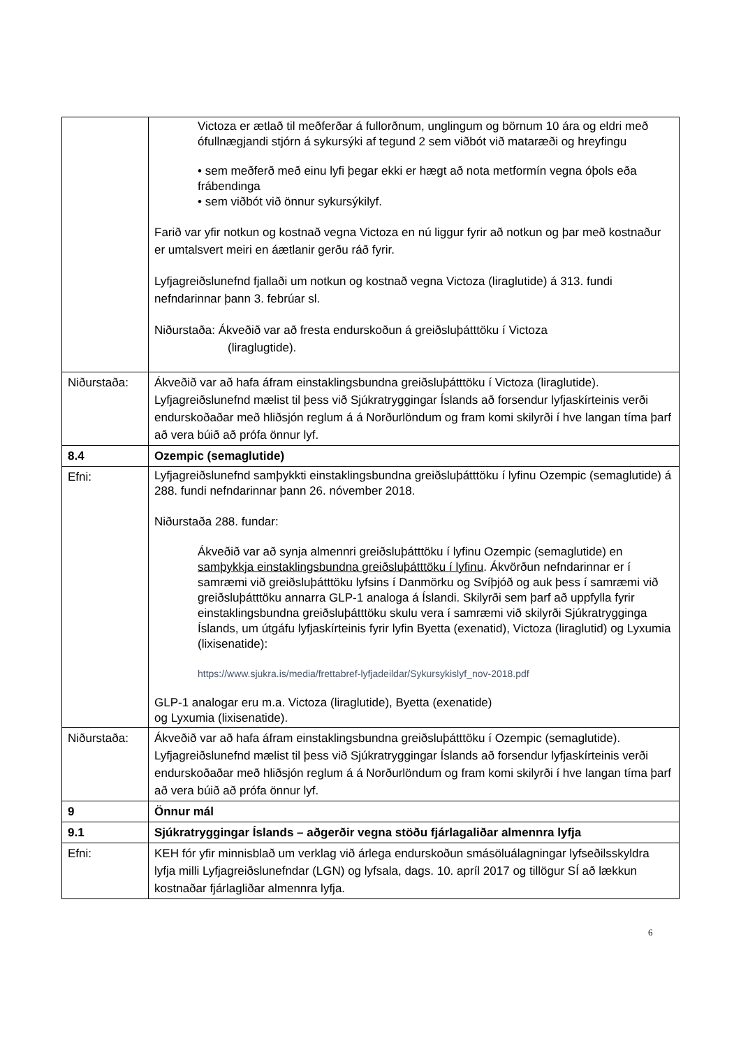| | Victoza er ætlað til meðferðar á fullorðnum, unglingum og börnum 10 ára og eldri með ófullnægjandi stjórn á sykursýki af tegund 2 sem viðbót við mataræði og hreyfingu • sem meðferð með einu lyfi þegar ekki er hægt að nota metformín vegna óþols eða frábendinga • sem viðbót við önnur sykursýkilyf. Farið var yfir notkun og kostnað vegna Victoza en nú liggur fyrir að notkun og þar með kostnaður er umtalsvert meiri en áætlanir gerðu ráð fyrir. Lyfjagreiðslunefnd fjallaði um notkun og kostnað vegna Victoza (liraglutide) á 313. fundi nefndarinnar þann 3. febrúar sl. Niðurstaða: Ákveðið var að fresta endurskoðun á greiðsluþátttöku í Victoza (liraglugtide). |
| Niðurstaða: | Ákveðið var að hafa áfram einstaklingsbundna greiðsluþátttöku í Victoza (liraglutide). Lyfjagreiðslunefnd mælist til þess við Sjúkratryggingar Íslands að forsendur lyfjaskírteinis verði endurskoðaðar með hliðsjón reglum á á Norðurlöndum og fram komi skilyrði í hve langan tíma þarf að vera búið að prófa önnur lyf. |
| 8.4 | Ozempic (semaglutide) |
| Efni: | Lyfjagreiðslunefnd samþykkti einstaklingsbundna greiðsluþátttöku í lyfinu Ozempic (semaglutide) á 288. fundi nefndarinnar þann 26. nóvember 2018. Niðurstaða 288. fundar: Ákveðið var að synja almennri greiðsluþátttöku í lyfinu Ozempic (semaglutide) en samþykkja einstaklingsbundna greiðsluþátttöku í lyfinu . Ákvörðun nefndarinnar er í samræmi við greiðsluþátttöku lyfsins í Danmörku og Svíþjóð og auk þess í samræmi við greiðsluþátttöku annarra GLP-1 analoga á Íslandi. Skilyrði sem þarf að uppfylla fyrir einstaklingsbundna greiðsluþátttöku skulu vera í samræmi við skilyrði Sjúkratrygginga Íslands, um útgáfu lyfjaskírteinis fyrir lyfin Byetta (exenatid), Victoza (liraglutid) og Lyxumia (lixisenatide): https://www.sjukra.is/media/frettabref-lyfjadeildar/Sykursykislyf_nov-2018.pdf GLP-1 analogar eru m.a. Victoza (liraglutide), Byetta (exenatide) og Lyxumia (lixisenatide). |
| Niðurstaða: | Ákveðið var að hafa áfram einstaklingsbundna greiðsluþátttöku í Ozempic (semaglutide). Lyfjagreiðslunefnd mælist til þess við Sjúkratryggingar Íslands að forsendur lyfjaskírteinis verði endurskoðaðar með hliðsjón reglum á á Norðurlöndum og fram komi skilyrði í hve langan tíma þarf að vera búið að prófa önnur lyf. |
| 9 | Önnur mál |
| 9.1 | Sjúkratryggingar Íslands – aðgerðir vegna stöðu fjárlagaliðar almennra lyfja |
| Efni: | KEH fór yfir minnisblað um verklag við árlega endurskoðun smásöluálagningar lyfseðilsskyldra lyfja milli Lyfjagreiðslunefndar (LGN) og lyfsala, dags. 10. apríl 2017 og tillögur SÍ að lækkun kostnaðar fjárlagliðar almennra lyfja. |
6